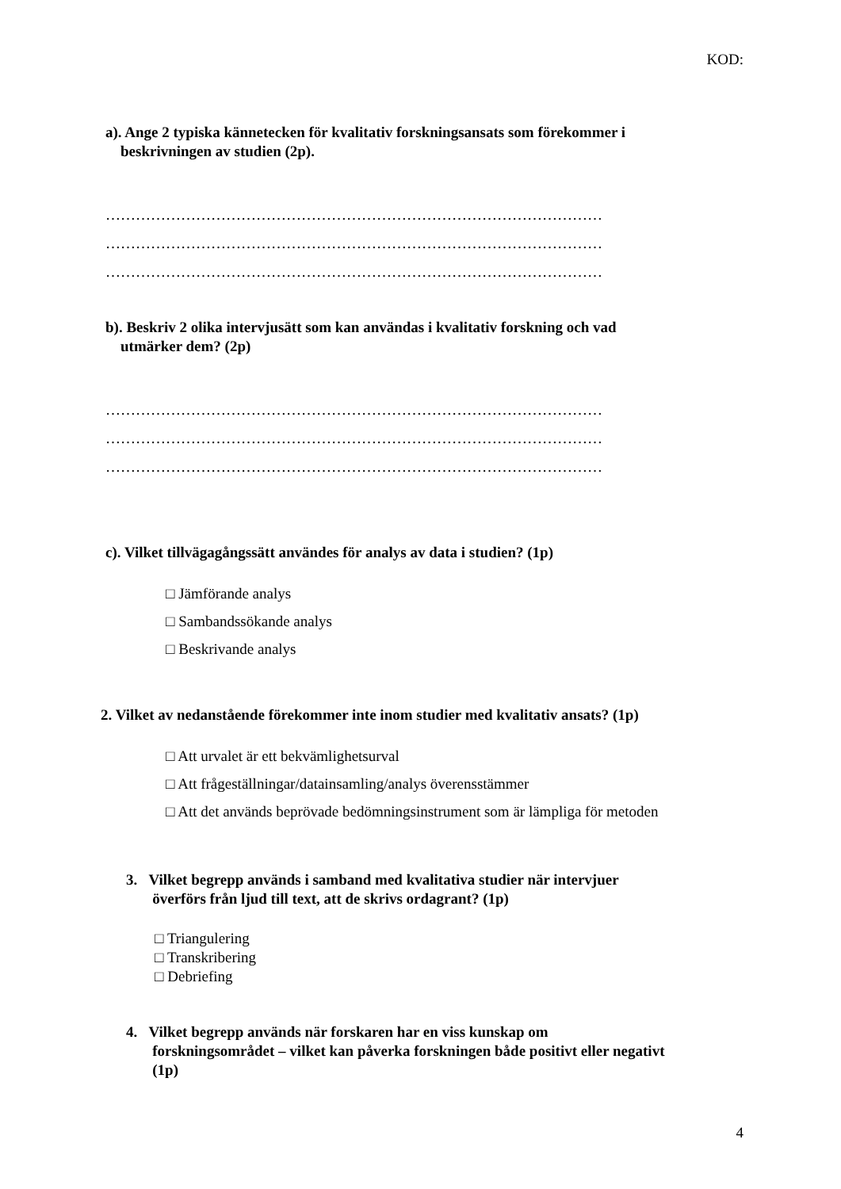KOD:
a). Ange 2 typiska kännetecken för kvalitativ forskningsansats som förekommer i
beskrivningen av studien (2p).
………………………………………………………………………………………
………………………………………………………………………………………
………………………………………………………………………………………
b). Beskriv 2 olika intervjusätt som kan användas i kvalitativ forskning och vad
utmärker dem? (2p)
………………………………………………………………………………………
………………………………………………………………………………………
………………………………………………………………………………………
c). Vilket tillvägagångssätt användes för analys av data i studien? (1p)
□ Jämförande analys
□ Sambandssökande analys
□ Beskrivande analys
2. Vilket av nedanstående förekommer inte inom studier med kvalitativ ansats? (1p)
□ Att urvalet är ett bekvämlighetsurval
□ Att frågeställningar/datainsamling/analys överensstämmer
□ Att det används beprövade bedömningsinstrument som är lämpliga för metoden
3. Vilket begrepp används i samband med kvalitativa studier när intervjuer
överförs från ljud till text, att de skrivs ordagrant? (1p)
□ Triangulering
□ Transkribering
□ Debriefing
4. Vilket begrepp används när forskaren har en viss kunskap om
forskningsområdet – vilket kan påverka forskningen både positivt eller negativt
(1p)
4